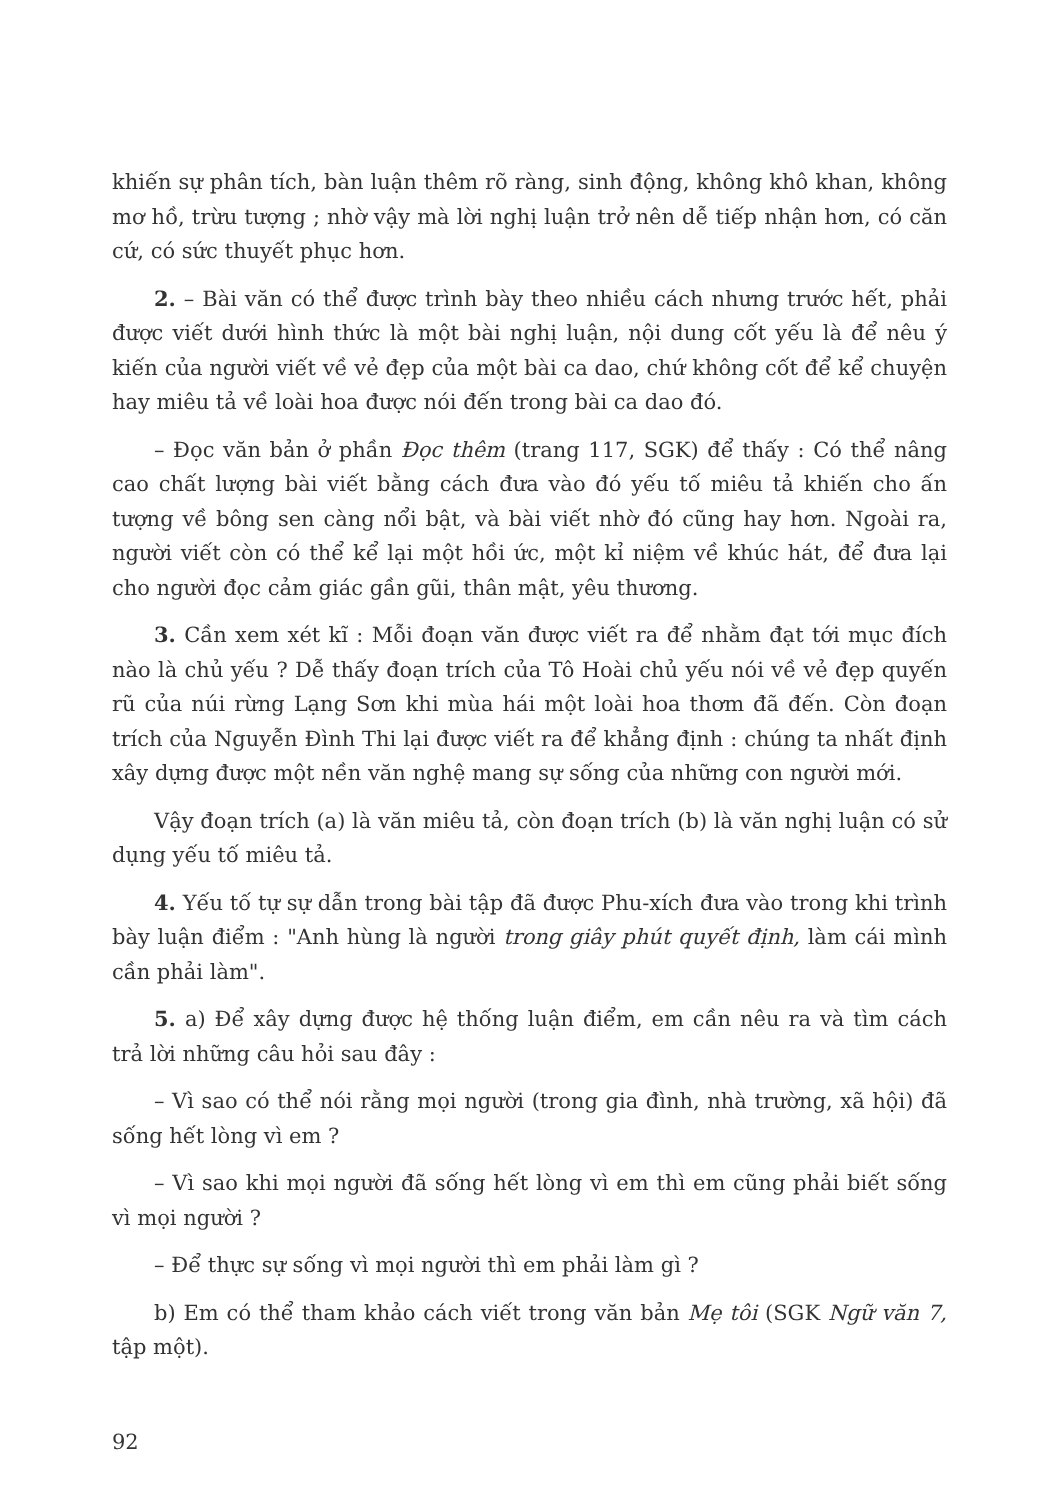khiến sự phân tích, bàn luận thêm rõ ràng, sinh động, không khô khan, không mơ hồ, trừu tượng ; nhờ vậy mà lời nghị luận trở nên dễ tiếp nhận hơn, có căn cứ, có sức thuyết phục hơn.
2. – Bài văn có thể được trình bày theo nhiều cách nhưng trước hết, phải được viết dưới hình thức là một bài nghị luận, nội dung cốt yếu là để nêu ý kiến của người viết về vẻ đẹp của một bài ca dao, chứ không cốt để kể chuyện hay miêu tả về loài hoa được nói đến trong bài ca dao đó.
– Đọc văn bản ở phần Đọc thêm (trang 117, SGK) để thấy : Có thể nâng cao chất lượng bài viết bằng cách đưa vào đó yếu tố miêu tả khiến cho ấn tượng về bông sen càng nổi bật, và bài viết nhờ đó cũng hay hơn. Ngoài ra, người viết còn có thể kể lại một hồi ức, một kỉ niệm về khúc hát, để đưa lại cho người đọc cảm giác gần gũi, thân mật, yêu thương.
3. Cần xem xét kĩ : Mỗi đoạn văn được viết ra để nhằm đạt tới mục đích nào là chủ yếu ? Dễ thấy đoạn trích của Tô Hoài chủ yếu nói về vẻ đẹp quyến rũ của núi rừng Lạng Sơn khi mùa hái một loài hoa thơm đã đến. Còn đoạn trích của Nguyễn Đình Thi lại được viết ra để khẳng định : chúng ta nhất định xây dựng được một nền văn nghệ mang sự sống của những con người mới.
Vậy đoạn trích (a) là văn miêu tả, còn đoạn trích (b) là văn nghị luận có sử dụng yếu tố miêu tả.
4. Yếu tố tự sự dẫn trong bài tập đã được Phu-xích đưa vào trong khi trình bày luận điểm : "Anh hùng là người trong giây phút quyết định, làm cái mình cần phải làm".
5. a) Để xây dựng được hệ thống luận điểm, em cần nêu ra và tìm cách trả lời những câu hỏi sau đây :
– Vì sao có thể nói rằng mọi người (trong gia đình, nhà trường, xã hội) đã sống hết lòng vì em ?
– Vì sao khi mọi người đã sống hết lòng vì em thì em cũng phải biết sống vì mọi người ?
– Để thực sự sống vì mọi người thì em phải làm gì ?
b) Em có thể tham khảo cách viết trong văn bản Mẹ tôi (SGK Ngữ văn 7, tập một).
92